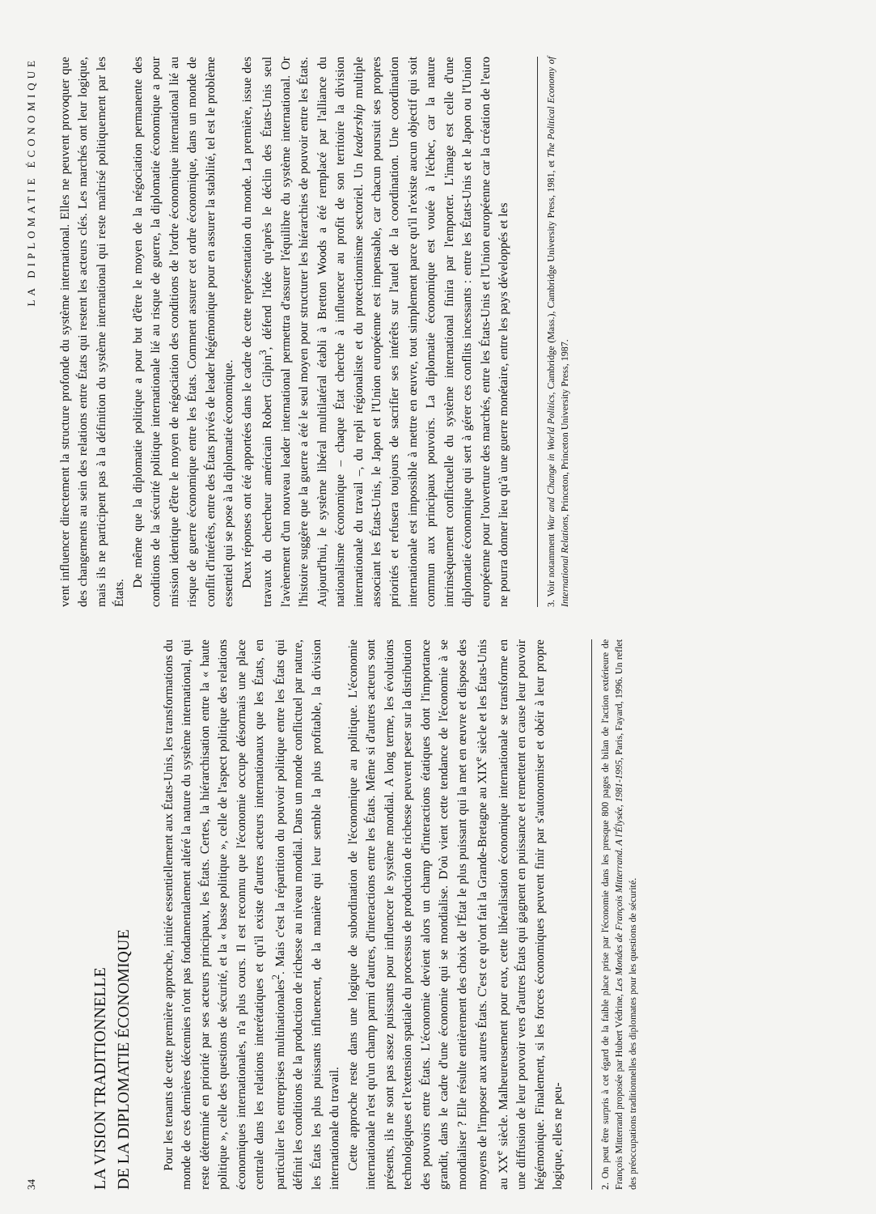34
LA VISION TRADITIONNELLE
DE LA DIPLOMATIE ÉCONOMIQUE
Pour les tenants de cette première approche, initiée essentiellement aux États-Unis, les transformations du monde de ces dernières décennies n'ont pas fondamentalement altéré la nature du système international, qui reste déterminé en priorité par ses acteurs principaux, les États. Certes, la hiérarchisation entre la « haute politique », celle des questions de sécurité, et la « basse politique », celle de l'aspect politique des relations économiques internationales, n'a plus cours. Il est reconnu que l'économie occupe désormais une place centrale dans les relations interétatiques et qu'il existe d'autres acteurs internationaux que les États, en particulier les entreprises multinationales<sup>2</sup>. Mais c'est la répartition du pouvoir politique entre les États qui définit les conditions de la production de richesse au niveau mondial. Dans un monde conflictuel par nature, les États les plus puissants influencent, de la manière qui leur semble la plus profitable, la division internationale du travail.
Cette approche reste dans une logique de subordination de l'économique au politique. L'économie internationale n'est qu'un champ parmi d'autres, d'interactions entre les États. Même si d'autres acteurs sont présents, ils ne sont pas assez puissants pour influencer le système mondial. A long terme, les évolutions technologiques et l'extension spatiale du processus de production de richesse peuvent peser sur la distribution des pouvoirs entre États. L'économie devient alors un champ d'interactions étatiques dont l'importance grandit, dans le cadre d'une économie qui se mondialise. D'où vient cette tendance de l'économie à se mondialiser ? Elle résulte entièrement des choix de l'État le plus puissant qui la met en œuvre et dispose des moyens de l'imposer aux autres États. C'est ce qu'ont fait la Grande-Bretagne au XIX<sup>e</sup> siècle et les États-Unis au XX<sup>e</sup> siècle. Malheureusement pour eux, cette libéralisation économique internationale se transforme en une diffusion de leur pouvoir vers d'autres États qui gagnent en puissance et remettent en cause leur pouvoir hégémonique. Finalement, si les forces économiques peuvent finir par s'autonomiser et obéir à leur propre logique, elles ne peu-
2. On peut être surpris à cet égard de la faible place prise par l'économie dans les presque 800 pages de bilan de l'action extérieure de François Mitterrand proposée par Hubert Védrine, Les Mondes de François Mitterrand. A l'Élysée, 1981-1995, Paris, Fayard, 1996. Un reflet des préoccupations traditionnelles des diplomates pour les questions de sécurité.
LA DIPLOMATIE ÉCONOMIQUE
vent influencer directement la structure profonde du système international. Elles ne peuvent provoquer que des changements au sein des relations entre États qui restent les acteurs clés. Les marchés ont leur logique, mais ils ne participent pas à la définition du système international qui reste maîtrisé politiquement par les États.
De même que la diplomatie politique a pour but d'être le moyen de la négociation permanente des conditions de la sécurité politique internationale lié au risque de guerre, la diplomatie économique a pour mission identique d'être le moyen de négociation des conditions de l'ordre économique international lié au risque de guerre économique entre les États. Comment assurer cet ordre économique, dans un monde de conflit d'intérêts, entre des États privés de leader hégémonique pour en assurer la stabilité, tel est le problème essentiel qui se pose à la diplomatie économique.
Deux réponses ont été apportées dans le cadre de cette représentation du monde. La première, issue des travaux du chercheur américain Robert Gilpin<sup>3</sup>, défend l'idée qu'après le déclin des États-Unis seul l'avènement d'un nouveau leader international permettra d'assurer l'équilibre du système international. Or l'histoire suggère que la guerre a été le seul moyen pour structurer les hiérarchies de pouvoir entre les États. Aujourd'hui, le système libéral multilatéral établi à Bretton Woods a été remplacé par l'alliance du nationalisme économique – chaque État cherche à influencer au profit de son territoire la division internationale du travail –, du repli régionaliste et du protectionnisme sectoriel. Un leadership multiple associant les États-Unis, le Japon et l'Union européenne est impensable, car chacun poursuit ses propres priorités et refusera toujours de sacrifier ses intérêts sur l'autel de la coordination. Une coordination internationale est impossible à mettre en œuvre, tout simplement parce qu'il n'existe aucun objectif qui soit commun aux principaux pouvoirs. La diplomatie économique est vouée à l'échec, car la nature intrinsèquement conflictuelle du système international finira par l'emporter. L'image est celle d'une diplomatie économique qui sert à gérer ces conflits incessants : entre les États-Unis et le Japon ou l'Union européenne pour l'ouverture des marchés, entre les États-Unis et l'Union européenne car la création de l'euro ne pourra donner lieu qu'à une guerre monétaire, entre les pays développés et les
3. Voir notamment War and Change in World Politics, Cambridge (Mass.), Cambridge University Press, 1981, et The Political Economy of International Relations, Princeton, Princeton University Press, 1987.